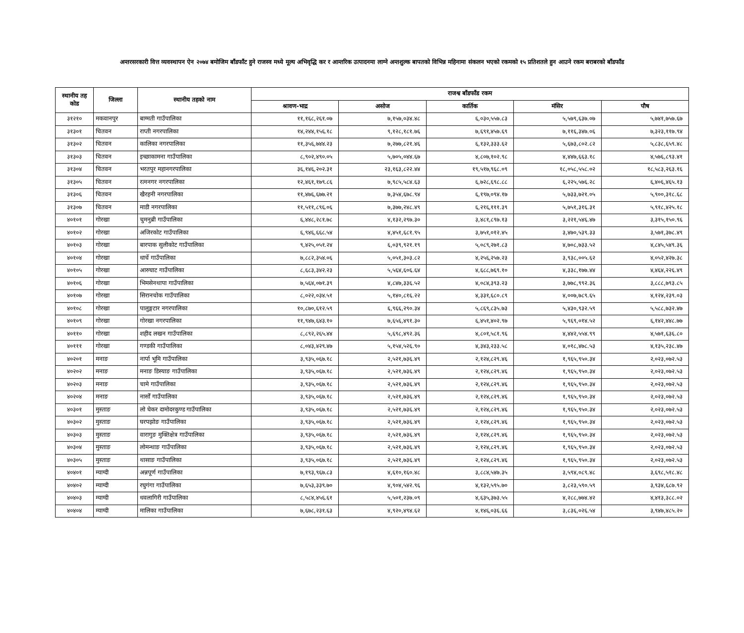अन्तरसरकारी वित्त व्यवस्थापन ऐन २०७४ बमोजिम बाँडफाँट हुने राजस्व मध्ये मूल्य अभिवृद्धि कर र आन्तरिक उत्पादनमा लाग्ने अन्तशुल्क बापतको विभिन्न महिनामा संकलन भएको रकमको १५ प्रतिशतले हुन आउने रकम बराबरको बाँडफाँड
| स्थानीय तह कोड | जिल्ला | स्थानीय तहको नाम | राजश्व बाँडफाँड रकम | | | | |
| --- | --- | --- | --- | --- | --- | --- | --- |
| | | | श्रावण-भाद्र | असोज | कार्तिक | मंसिर | पौष |
| ३१२१० | मकवानपुर | बाग्मती गाउँपालिका | ११,१६८,२६१.०७ | ७,१५७,०३४.४८ | ६,०३०,५५७.८३ | ५,५७९,६३७.०७ | ५,७४१,७५७.६७ |
| ३१३०१ | चितवन | राप्ती नगरपालिका | १४,२४४,१५६.१८ | ९,१२८,१८१.७६ | ७,६९१,४५७.६९ | ७,११६,३४७.०६ | ७,३२३,११७.९४ |
| ३१३०२ | चितवन | कालिका नगरपालिका | ११,३५६,७४४.२३ | ७,२७७,८२१.४६ | ६,१३२,३३३.६२ | ५,६७३,८०२.८२ | ५,८३८,६५९.४८ |
| ३१३०३ | चितवन | इच्छाकामना गाउँपालिका | ८,९०२,४९०.०५ | ५,७०५,०४४.६७ | ४,८०७,१०२.९८ | ४,४४७,६६३.१८ | ४,५७६,८९३.४१ |
| ३१३०४ | चितवन | भरतपुर महानगरपालिका | ३६,१४६,२०२.३१ | २३,१६३,८२२.४४ | १९,५१७,९६८.०९ | १८,०५८,५५८.०२ | १८,५८३,२६३.१६ |
| ३१३०५ | चितवन | रत्ननगर नगरपालिका | १२,४६१,१७९.८६ | ७,९८५,५८४.६३ | ६,७२८,६९८.८८ | ६,२२५,५७६.२८ | ६,४०६,४६५.१३ |
| ३१३०६ | चितवन | खैरहनी नगरपालिका | ११,४७६,६७७.२१ | ७,३५४,६७८.९४ | ६,१९७,०९४.१७ | ५,७३३,७२१.०५ | ५,९००,३१८.६८ |
| ३१३०७ | चितवन | माडी नगरपालिका | ११,५११,८९६.०६ | ७,३७७,२४८.४९ | ६,२१६,१११.३९ | ५,७५१,३१६.३१ | ५,९१८,४२५.१८ |
| ४०१०१ | गोरखा | चुमनुब्री गाउँपालिका | ६,४४८,२८१.७८ | ४,१३२,२९७.३० | ३,४८१,८९७.१३ | ३,२२१,५४६.४७ | ३,३१५,१५०.९६ |
| ४०१०२ | गोरखा | अजिरकोट गाउँपालिका | ६,९४६,६६८.५४ | ४,४५१,६८१.९५ | ३,७५१,०१२.४५ | ३,४७०,५३९.३३ | ३,५७१,३७८.४९ |
| ४०१०३ | गोरखा | बारपाक सुलीकोट गाउँपालिका | ९,४२५,०५१.२४ | ६,०३९,९२१.१९ | ५,०८९,२७१.८३ | ४,७०८,७३३.५२ | ४,८४५,५४९.३६ |
| ४०१०४ | गोरखा | धार्चे गाउँपालिका | ७,८८२,३५४.०६ | ५,०५१,३०३.८२ | ४,२५६,२५७.२३ | ३,९३८,००५.६२ | ४,०५२,४२७.३८ |
| ४०१०५ | गोरखा | आरुघाट गाउँपालिका | ८,६८३,३४२.२३ | ५,५६४,६०६.६४ | ४,६८८,७६९.१० | ४,३३८,१७७.४४ | ४,४६४,२२६.४९ |
| ४०१०६ | गोरखा | भिमसेनथापा गाउँपालिका | ७,५६४,०७१.३९ | ४,८४७,३३६.५२ | ४,०८४,३९३.२३ | ३,७७८,९९२.३६ | ३,८८८,७९३.८५ |
| ४०१०७ | गोरखा | सिरानचोक गाउँपालिका | ८,०२२,०३४.५१ | ५,१४०,८१६.२२ | ४,३३१,६८०.८९ | ४,००७,७८९.६५ | ४,१२४,२३९.०३ |
| ४०१०८ | गोरखा | पालुङ्गटार नगरपालिका | १०,८७०,६१२.५९ | ६,९६६,२९०.३४ | ५,८६९,८३५.७३ | ५,४३०,९३२.५९ | ५,५८८,७३२.४७ |
| ४०१०९ | गोरखा | गोरखा नगरपालिका | ११,९४७,६४३.१० | ७,६५६,४९१.३० | ६,४५१,४०२.९७ | ५,९६९,०१४.५२ | ६,१४२,४४८.७७ |
| ४०११० | गोरखा | शहीद लखन गाउँपालिका | ८,८९२,२६५.४४ | ५,६९८,४९२.३६ | ४,८०१,५८१.९६ | ४,४४२,५५४.९९ | ४,५७१,६३६.८० |
| ४०१११ | गोरखा | गण्डकी गाउँपालिका | ८,०४३,४२९.४७ | ५,१५४,५२६.९० | ४,३४३,२३३.५८ | ४,०१८,४७८.५३ | ४,१३५,२३८.४७ |
| ४०२०१ | मनाङ | नार्पा भूमि गाउँपालिका | ३,९३५,०६७.१८ | २,५२१,७३६.४९ | २,१२४,८२९.४६ | १,९६५,९५०.३४ | २,०२३,०७२.५३ |
| ४०२०२ | मनाङ | मनाङ डिस्याङ गाउँपालिका | ३,९३५,०६७.१८ | २,५२१,७३६.४९ | २,१२४,८२९.४६ | १,९६५,९५०.३४ | २,०२३,०७२.५३ |
| ४०२०३ | मनाङ | चामे गाउँपालिका | ३,९३५,०६७.१८ | २,५२१,७३६.४९ | २,१२४,८२९.४६ | १,९६५,९५०.३४ | २,०२३,०७२.५३ |
| ४०२०४ | मनाङ | नार्सों गाउँपालिका | ३,९३५,०६७.१८ | २,५२१,७३६.४९ | २,१२४,८२९.४६ | १,९६५,९५०.३४ | २,०२३,०७२.५३ |
| ४०३०१ | मुस्ताङ | लो घेकर दामोदरकुण्ड गाउँपालिका | ३,९३५,०६७.१८ | २,५२१,७३६.४९ | २,१२४,८२९.४६ | १,९६५,९५०.३४ | २,०२३,०७२.५३ |
| ४०३०२ | मुस्ताङ | घरपझोङ गाउँपालिका | ३,९३५,०६७.१८ | २,५२१,७३६.४९ | २,१२४,८२९.४६ | १,९६५,९५०.३४ | २,०२३,०७२.५३ |
| ४०३०३ | मुस्ताङ | वारागुङ मुक्तिक्षेत्र गाउँपालिका | ३,९३५,०६७.१८ | २,५२१,७३६.४९ | २,१२४,८२९.४६ | १,९६५,९५०.३४ | २,०२३,०७२.५३ |
| ४०३०४ | मुस्ताङ | लोमन्थाङ गाउँपालिका | ३,९३५,०६७.१८ | २,५२१,७३६.४९ | २,१२४,८२९.४६ | १,९६५,९५०.३४ | २,०२३,०७२.५३ |
| ४०३०५ | मुस्ताङ | थासाङ गाउँपालिका | ३,९३५,०६७.१८ | २,५२१,७३६.४९ | २,१२४,८२९.४६ | १,९६५,९५०.३४ | २,०२३,०७२.५३ |
| ४०४०१ | म्याग्दी | अन्नपूर्ण गाउँपालिका | ७,१९३,९६७.८३ | ४,६१०,१६०.४८ | ३,८८४,५४७.३५ | ३,५९४,०८९.४८ | ३,६९८,५१८.४८ |
| ४०४०२ | म्याग्दी | रघुगंगा गाउँपालिका | ७,६५३,३३९.७० | ४,९०४,५४२.९६ | ४,१३२,५९५.७० | ३,८२३,५९०.५९ | ३,९३४,६८७.९२ |
| ४०४०३ | म्याग्दी | धवलागिरी गाउँपालिका | ८,५८४,४५६.६१ | ५,५०१,२३७.०९ | ४,६३५,३७३.५५ | ४,२८८,७७४.४२ | ४,४१३,३८८.०२ |
| ४०४०४ | म्याग्दी | मालिका गाउँपालिका | ७,६७८,२३१.६३ | ४,९२०,४९४.६२ | ४,१४६,०३६.६६ | ३,८३६,०२६.५४ | ३,९४७,४८५.२० |